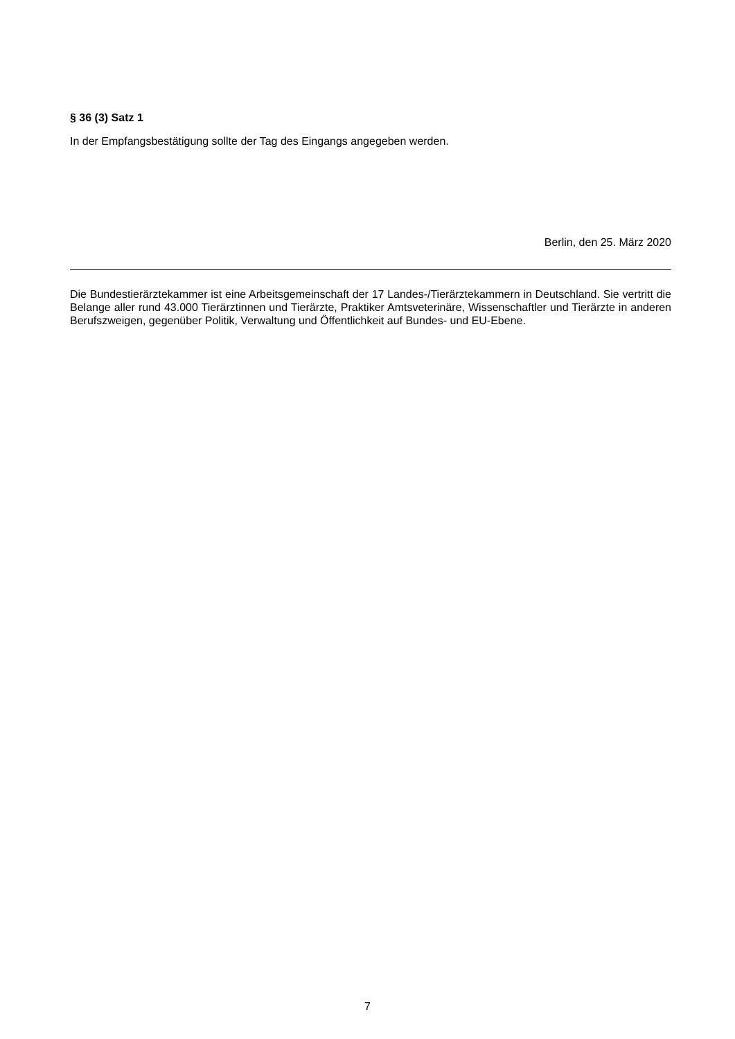§ 36 (3) Satz 1
In der Empfangsbestätigung sollte der Tag des Eingangs angegeben werden.
Berlin, den 25. März 2020
Die Bundestierärztekammer ist eine Arbeitsgemeinschaft der 17 Landes-/Tierärztekammern in Deutschland. Sie vertritt die Belange aller rund 43.000 Tierärztinnen und Tierärzte, Praktiker Amtsveterinäre, Wissenschaftler und Tierärzte in anderen Berufszweigen, gegenüber Politik, Verwaltung und Öffentlichkeit auf Bundes- und EU-Ebene.
7